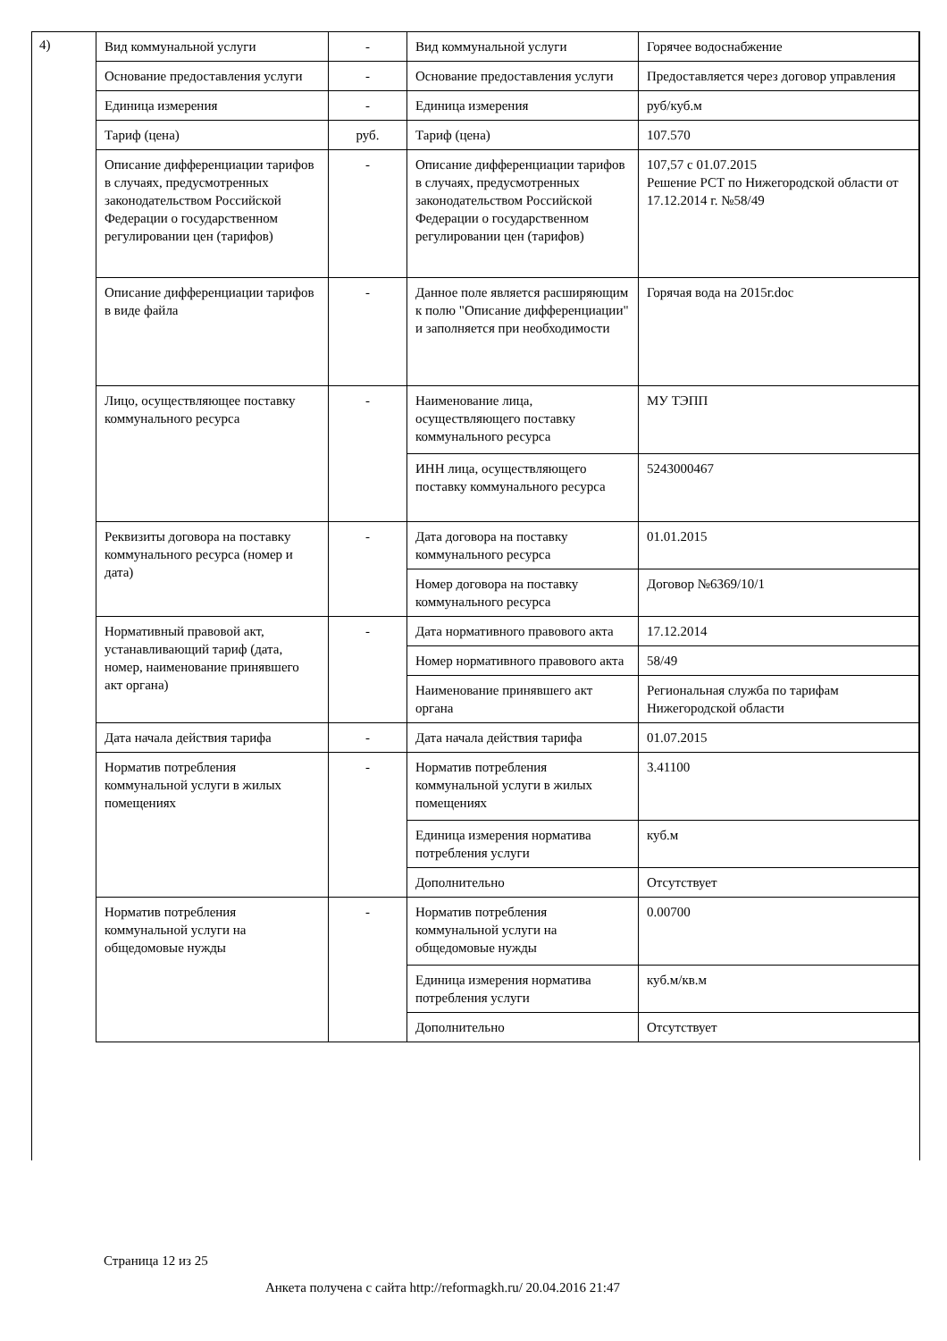4)
| Вид коммунальной услуги | - | Вид коммунальной услуги | Горячее водоснабжение |
| Основание предоставления услуги | - | Основание предоставления услуги | Предоставляется через договор управления |
| Единица измерения | - | Единица измерения | руб/куб.м |
| Тариф (цена) | руб. | Тариф (цена) | 107.570 |
| Описание дифференциации тарифов в случаях, предусмотренных законодательством Российской Федерации о государственном регулировании цен (тарифов) | - | Описание дифференциации тарифов в случаях, предусмотренных законодательством Российской Федерации о государственном регулировании цен (тарифов) | 107,57 с 01.07.2015 Решение РСТ по Нижегородской области от 17.12.2014 г. №58/49 |
| Описание дифференциации тарифов в виде файла | - | Данное поле является расширяющим к полю "Описание дифференциации" и заполняется при необходимости | Горячая вода на 2015г.doc |
| Лицо, осуществляющее поставку коммунального ресурса | - | Наименование лица, осуществляющего поставку коммунального ресурса | МУ ТЭПП |
| | | ИНН лица, осуществляющего поставку коммунального ресурса | 5243000467 |
| Реквизиты договора на поставку коммунального ресурса (номер и дата) | - | Дата договора на поставку коммунального ресурса | 01.01.2015 |
| | | Номер договора на поставку коммунального ресурса | Договор №6369/10/1 |
| Нормативный правовой акт, устанавливающий тариф (дата, номер, наименование принявшего акт органа) | - | Дата нормативного правового акта | 17.12.2014 |
| | | Номер нормативного правового акта | 58/49 |
| | | Наименование принявшего акт органа | Региональная служба по тарифам Нижегородской области |
| Дата начала действия тарифа | - | Дата начала действия тарифа | 01.07.2015 |
| Норматив потребления коммунальной услуги в жилых помещениях | - | Норматив потребления коммунальной услуги в жилых помещениях | 3.41100 |
| | | Единица измерения норматива потребления услуги | куб.м |
| | | Дополнительно | Отсутствует |
| Норматив потребления коммунальной услуги на общедомовые нужды | - | Норматив потребления коммунальной услуги на общедомовые нужды | 0.00700 |
| | | Единица измерения норматива потребления услуги | куб.м/кв.м |
| | | Дополнительно | Отсутствует |
Страница 12 из 25
Анкета получена с сайта http://reformagkh.ru/ 20.04.2016 21:47